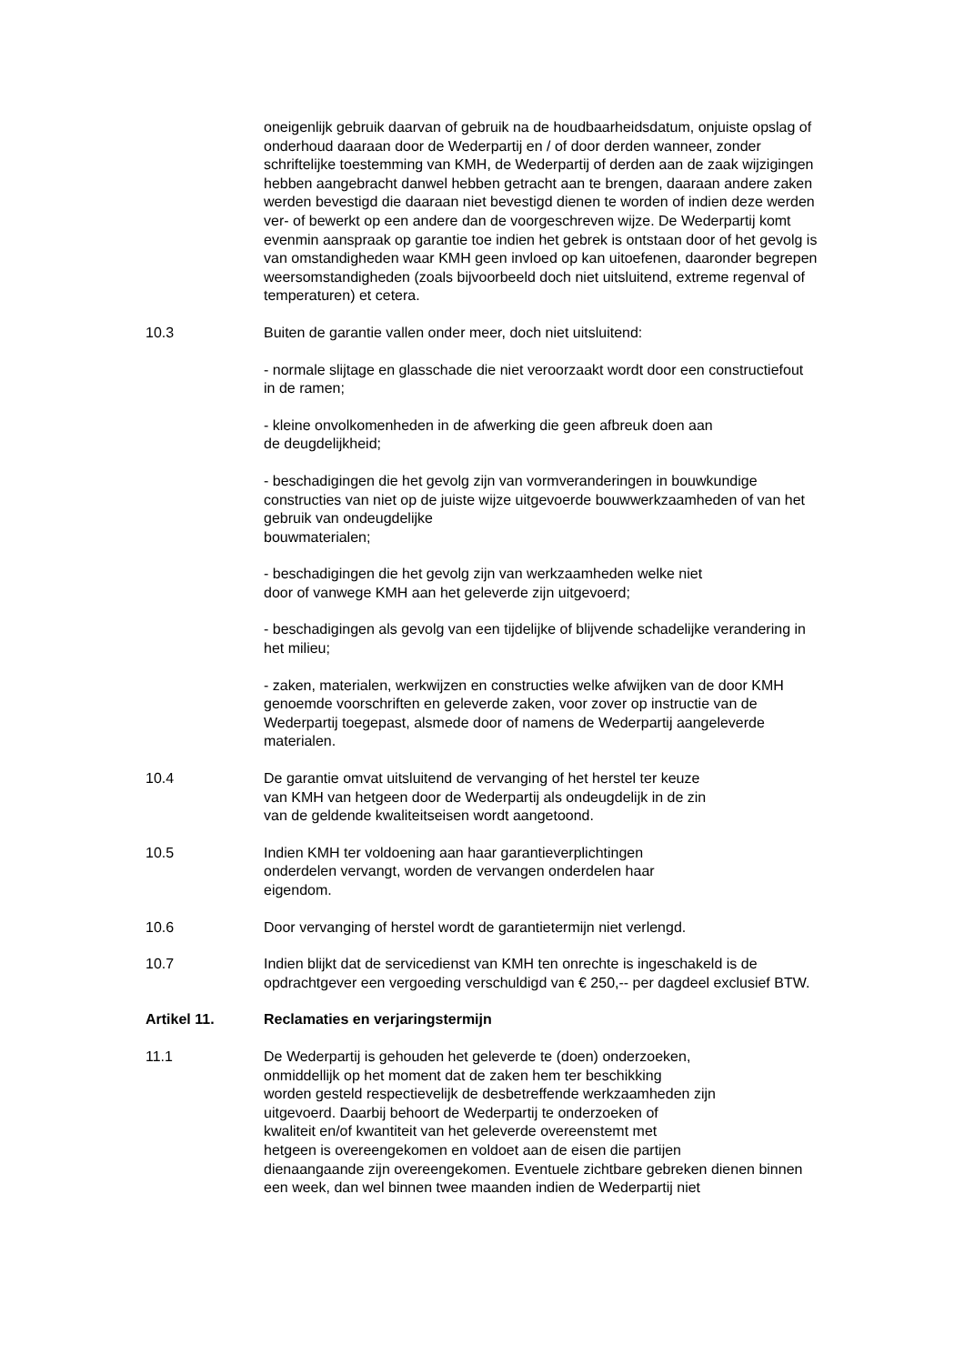oneigenlijk gebruik daarvan of gebruik na de houdbaarheidsdatum, onjuiste opslag of onderhoud daaraan door de Wederpartij en / of door derden wanneer, zonder schriftelijke toestemming van KMH, de Wederpartij of derden aan de zaak wijzigingen hebben aangebracht danwel hebben getracht aan te brengen, daaraan andere zaken werden bevestigd die daaraan niet bevestigd dienen te worden of indien deze werden ver- of bewerkt op een andere dan de voorgeschreven wijze. De Wederpartij komt evenmin aanspraak op garantie toe indien het gebrek is ontstaan door of het gevolg is van omstandigheden waar KMH geen invloed op kan uitoefenen, daaronder begrepen weersomstandigheden (zoals bijvoorbeeld doch niet uitsluitend, extreme regenval of temperaturen) et cetera.
10.3 Buiten de garantie vallen onder meer, doch niet uitsluitend:
- normale slijtage en glasschade die niet veroorzaakt wordt door een constructiefout in de ramen;
- kleine onvolkomenheden in de afwerking die geen afbreuk doen aan
de deugdelijkheid;
- beschadigingen die het gevolg zijn van vormveranderingen in bouwkundige constructies van niet op de juiste wijze uitgevoerde bouwwerkzaamheden of van het gebruik van ondeugdelijke
bouwmaterialen;
- beschadigingen die het gevolg zijn van werkzaamheden welke niet
door of vanwege KMH aan het geleverde zijn uitgevoerd;
- beschadigingen als gevolg van een tijdelijke of blijvende schadelijke verandering in het milieu;
- zaken, materialen, werkwijzen en constructies welke afwijken van de door KMH genoemde voorschriften en geleverde zaken, voor zover op instructie van de Wederpartij toegepast, alsmede door of namens de Wederpartij aangeleverde materialen.
10.4 De garantie omvat uitsluitend de vervanging of het herstel ter keuze
van KMH van hetgeen door de Wederpartij als ondeugdelijk in de zin
van de geldende kwaliteitseisen wordt aangetoond.
10.5 Indien KMH ter voldoening aan haar garantieverplichtingen
onderdelen vervangt, worden de vervangen onderdelen haar
eigendom.
10.6 Door vervanging of herstel wordt de garantietermijn niet verlengd.
10.7 Indien blijkt dat de servicedienst van KMH ten onrechte is ingeschakeld is de opdrachtgever een vergoeding verschuldigd van € 250,-- per dagdeel exclusief BTW.
Artikel 11. Reclamaties en verjaringstermijn
11.1 De Wederpartij is gehouden het geleverde te (doen) onderzoeken,
onmiddellijk op het moment dat de zaken hem ter beschikking
worden gesteld respectievelijk de desbetreffende werkzaamheden zijn
uitgevoerd. Daarbij behoort de Wederpartij te onderzoeken of
kwaliteit en/of kwantiteit van het geleverde overeenstemt met
hetgeen is overeengekomen en voldoet aan de eisen die partijen
dienaangaande zijn overeengekomen. Eventuele zichtbare gebreken dienen binnen een week, dan wel binnen twee maanden indien de Wederpartij niet